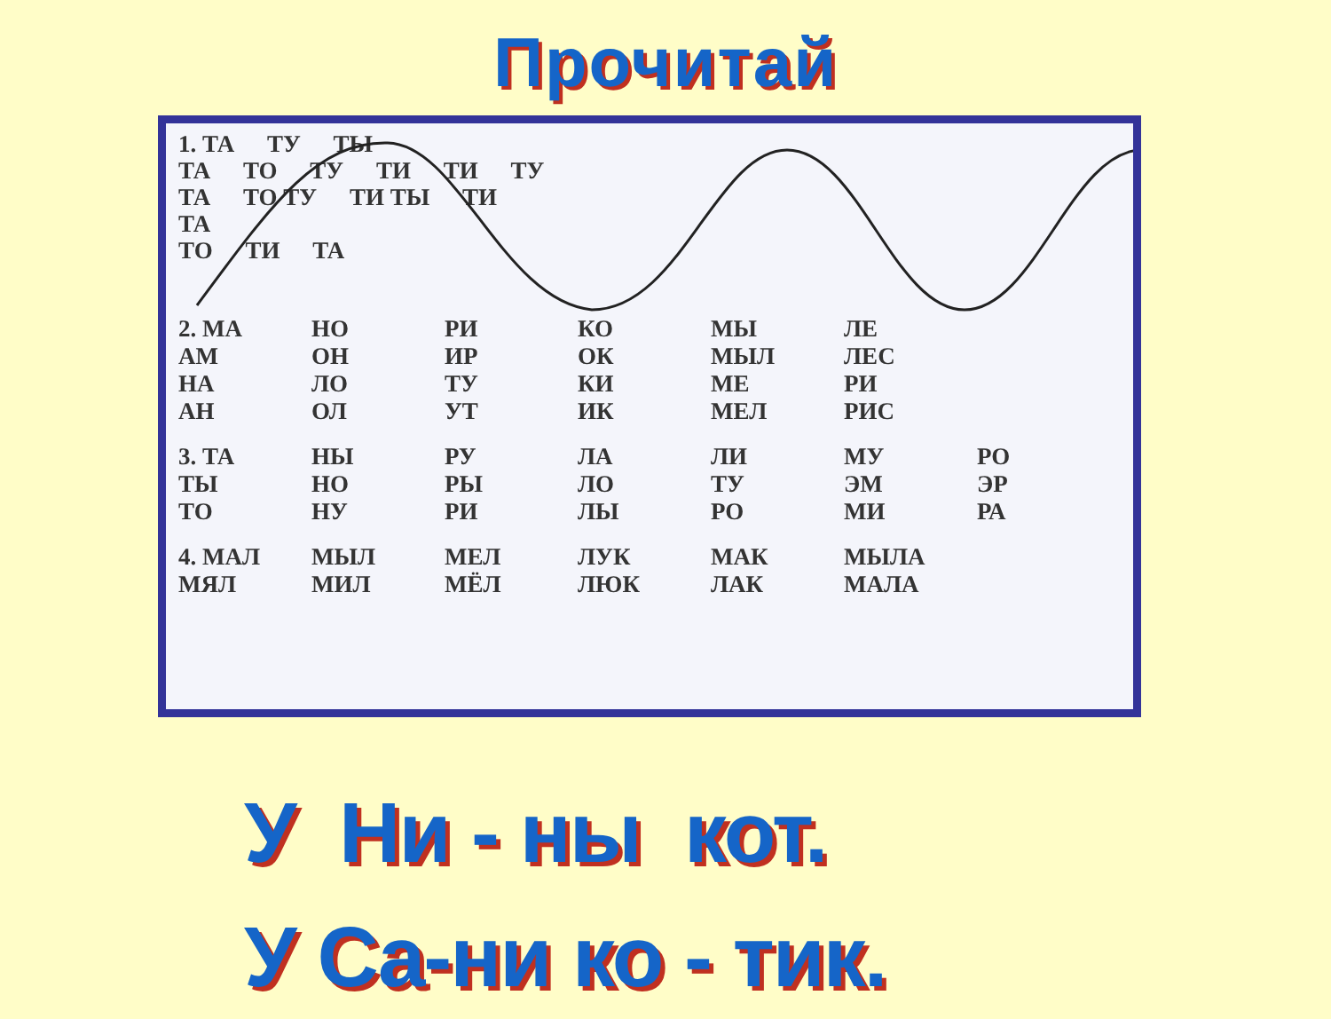Прочитай
1. ТА ТУ ТЫ
ТА ТО ТУ ТИ ТИ ТУ
ТА ТО ТУ ТИ ТЫ ТИ
ТА
ТО ТИ ТА
| 2. МА | НО | РИ | КО | МЫ | ЛЕ | |
| АМ | ОН | ИР | ОК | МЫЛ | ЛЕС | |
| НА | ЛО | ТУ | КИ | МЕ | РИ | |
| АН | ОЛ | УТ | ИК | МЕЛ | РИС | |
| 3. ТА | НЫ | РУ | ЛА | ЛИ | МУ | РО |
| ТЫ | НО | РЫ | ЛО | ТУ | ЭМ | ЭР |
| ТО | НУ | РИ | ЛЫ | РО | МИ | РА |
| 4. МАЛ | МЫЛ | МЕЛ | ЛУК | МАК | МЫЛА |
| МЯЛ | МИЛ | МЁЛ | ЛЮК | ЛАК | МАЛА |
У Ни - ны кот.
У Са-ни ко - тик.